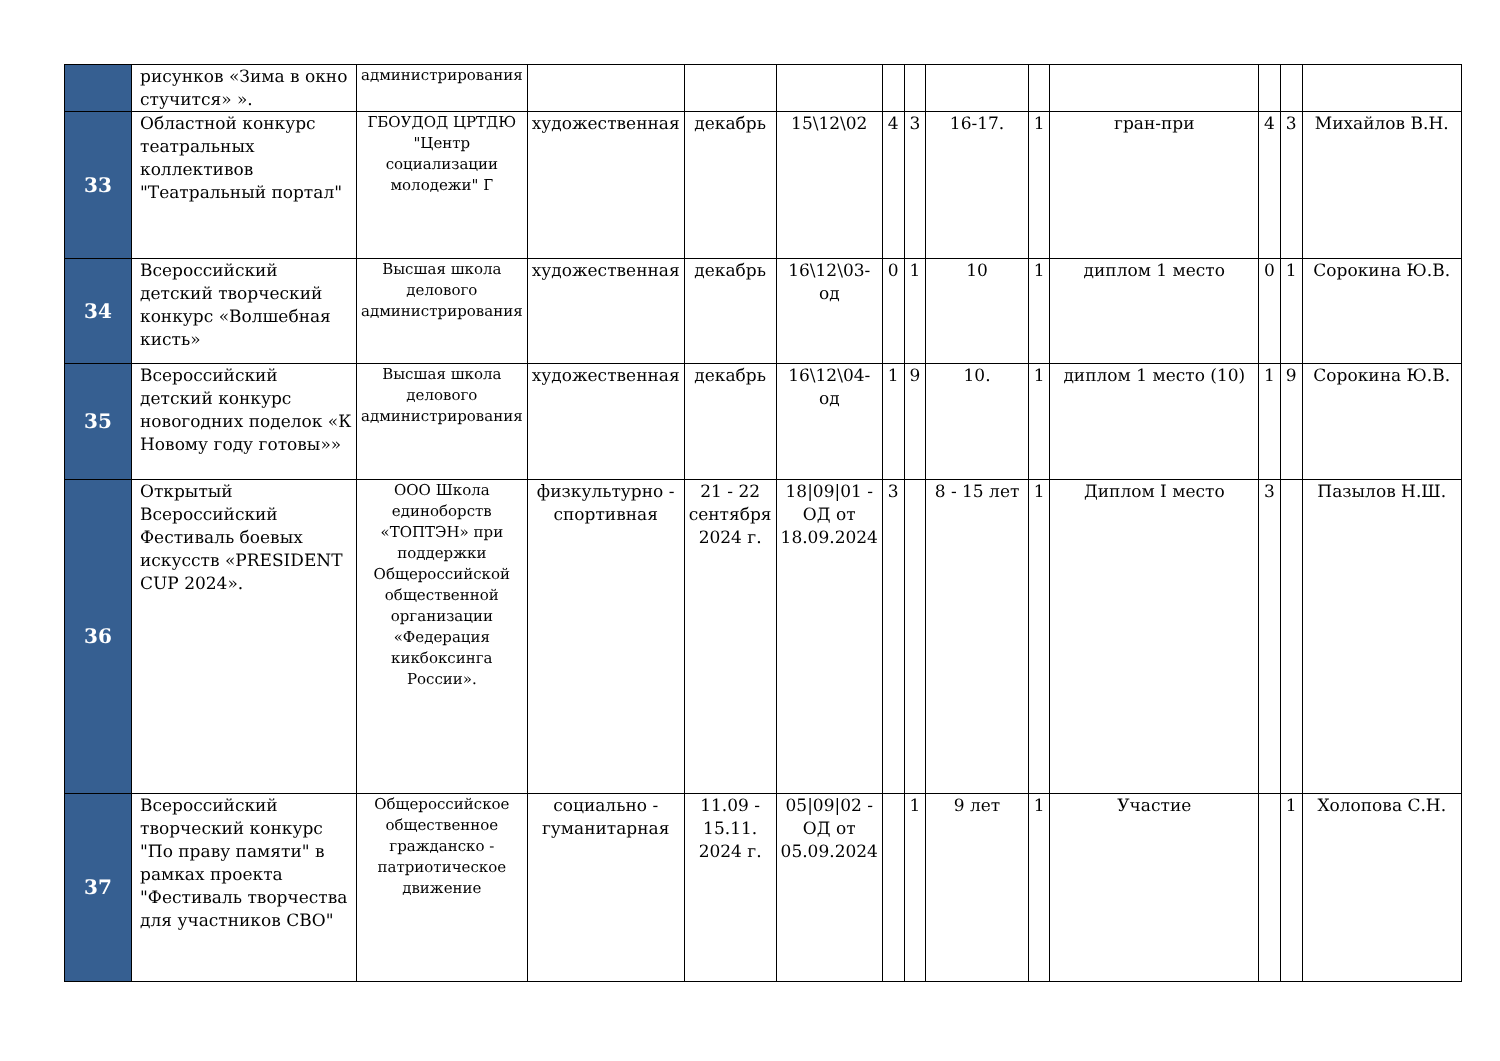| | рисунков «Зима в окно стучится» ». | администрирования | | | | | | | | | | | |
| 33 | Областной конкурс театральных коллективов "Театральный портал" | ГБОУДОД ЦРТДЮ "Центр социализации молодежи" Г | художественная | декабрь | 15\12\02 | 4 | 3 | 16-17. | 1 | гран-при | 4 | 3 | Михайлов В.Н. |
| 34 | Всероссийский детский творческий конкурс «Волшебная кисть» | Высшая школа делового администрирования | художественная | декабрь | 16\12\03-од | 0 | 1 | 10 | 1 | диплом 1 место | 0 | 1 | Сорокина Ю.В. |
| 35 | Всероссийский детский конкурс новогодних поделок «К Новому году готовы»» | Высшая школа делового администрирования | художественная | декабрь | 16\12\04-од | 1 | 9 | 10. | 1 | диплом 1 место (10) | 1 | 9 | Сорокина Ю.В. |
| 36 | Открытый Всероссийский Фестиваль боевых искусств «PRESIDENT CUP 2024». | ООО Школа единоборств «ТОПТЭН» при поддержки Общероссийской общественной организации «Федерация кикбоксинга России». | физкультурно - спортивная | 21 - 22 сентября 2024 г. | 18/09/01 - ОД от 18.09.2024 | 3 | | 8 - 15 лет | 1 | Диплом I место | 3 | | Пазылов Н.Ш. |
| 37 | Всероссийский творческий конкурс "По праву памяти" в рамках проекта "Фестиваль творчества для участников СВО" | Общероссийское общественное гражданско - патриотическое движение | социально - гуманитарная | 11.09 - 15.11. 2024 г. | 05/09/02 - ОД от 05.09.2024 | | 1 | 9 лет | 1 | Участие | | 1 | Холопова С.Н. |